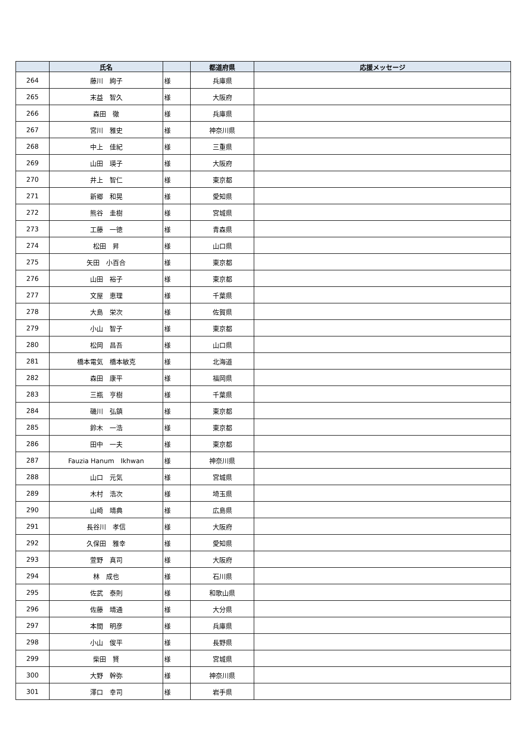| | 氏名 | | 都道府県 | 応援メッセージ |
| --- | --- | --- | --- | --- |
| 264 | 藤川 絢子 | 様 | 兵庫県 | |
| 265 | 末益 智久 | 様 | 大阪府 | |
| 266 | 森田 徹 | 様 | 兵庫県 | |
| 267 | 宮川 雅史 | 様 | 神奈川県 | |
| 268 | 中上 佳紀 | 様 | 三重県 | |
| 269 | 山田 瑛子 | 様 | 大阪府 | |
| 270 | 井上 智仁 | 様 | 東京都 | |
| 271 | 新郷 和晃 | 様 | 愛知県 | |
| 272 | 熊谷 圭樹 | 様 | 宮城県 | |
| 273 | 工藤 一徳 | 様 | 青森県 | |
| 274 | 松田 昇 | 様 | 山口県 | |
| 275 | 矢田 小百合 | 様 | 東京都 | |
| 276 | 山田 裕子 | 様 | 東京都 | |
| 277 | 文屋 恵理 | 様 | 千葉県 | |
| 278 | 大島 栄次 | 様 | 佐賀県 | |
| 279 | 小山 智子 | 様 | 東京都 | |
| 280 | 松岡 昌吾 | 様 | 山口県 | |
| 281 | 橋本電気 橋本敏克 | 様 | 北海道 | |
| 282 | 森田 康平 | 様 | 福岡県 | |
| 283 | 三瓶 亨樹 | 様 | 千葉県 | |
| 284 | 磯川 弘鎮 | 様 | 東京都 | |
| 285 | 鈴木 一浩 | 様 | 東京都 | |
| 286 | 田中 一夫 | 様 | 東京都 | |
| 287 | Fauzia Hanum Ikhwan | 様 | 神奈川県 | |
| 288 | 山口 元気 | 様 | 宮城県 | |
| 289 | 木村 浩次 | 様 | 埼玉県 | |
| 290 | 山崎 靖典 | 様 | 広島県 | |
| 291 | 長谷川 孝信 | 様 | 大阪府 | |
| 292 | 久保田 雅幸 | 様 | 愛知県 | |
| 293 | 萱野 真司 | 様 | 大阪府 | |
| 294 | 林 成也 | 様 | 石川県 | |
| 295 | 佐武 泰則 | 様 | 和歌山県 | |
| 296 | 佐藤 靖通 | 様 | 大分県 | |
| 297 | 本間 明彦 | 様 | 兵庫県 | |
| 298 | 小山 俊平 | 様 | 長野県 | |
| 299 | 柴田 賢 | 様 | 宮城県 | |
| 300 | 大野 幹弥 | 様 | 神奈川県 | |
| 301 | 澤口 幸司 | 様 | 岩手県 | |